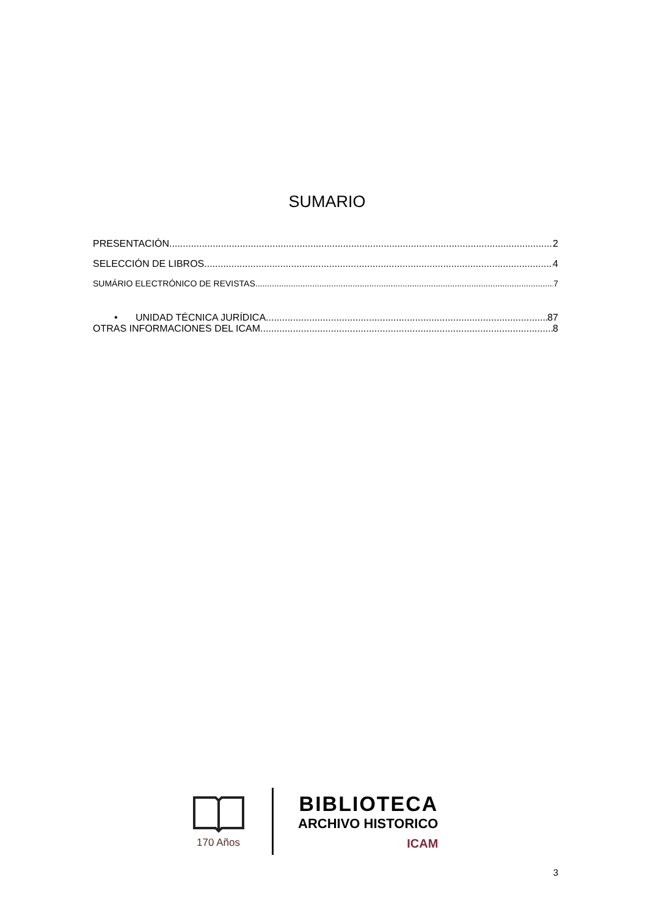SUMARIO
PRESENTACIÓN 2
SELECCIÓN DE LIBROS 4
SUMÁRIO ELECTRÓNICO DE REVISTAS 7
• UNIDAD TÉCNICA JURÍDICA 87
OTRAS INFORMACIONES DEL ICAM 8
170 Años
BIBLIOTECA
ARCHIVO HISTORICO
ICAM
3